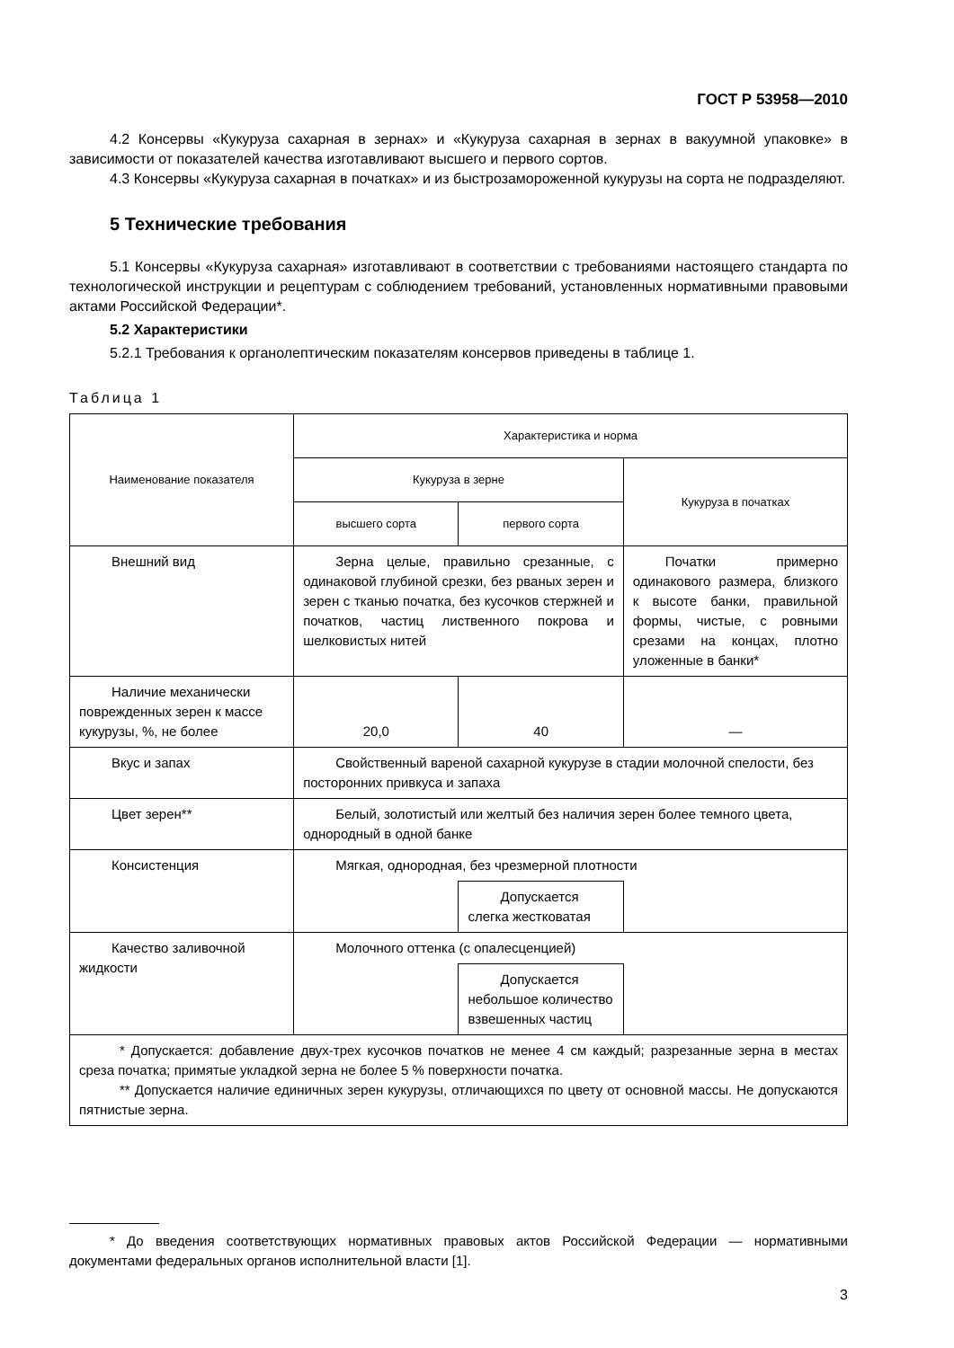ГОСТ Р 53958—2010
4.2 Консервы «Кукуруза сахарная в зернах» и «Кукуруза сахарная в зернах в вакуумной упаковке» в зависимости от показателей качества изготавливают высшего и первого сортов.
4.3 Консервы «Кукуруза сахарная в початках» и из быстрозамороженной кукурузы на сорта не подразделяют.
5 Технические требования
5.1 Консервы «Кукуруза сахарная» изготавливают в соответствии с требованиями настоящего стандарта по технологической инструкции и рецептурам с соблюдением требований, установленных нормативными правовыми актами Российской Федерации*.
5.2 Характеристики
5.2.1 Требования к органолептическим показателям консервов приведены в таблице 1.
Таблица 1
| Наименование показателя | Характеристика и норма | | |
| --- | --- | --- | --- |
| | Кукуруза в зерне | | Кукуруза в початках |
| | высшего сорта | первого сорта | |
| Внешний вид | Зерна целые, правильно срезанные, с одинаковой глубиной срезки, без рваных зерен и зерен с тканью початка, без кусочков стержней и початков, частиц лиственного покрова и шелковистых нитей | | Початки примерно одинакового размера, близкого к высоте банки, правильной формы, чистые, с ровными срезами на концах, плотно уложенные в банки* |
| Наличие механически поврежденных зерен к массе кукурузы, %, не более | 20,0 | 40 | — |
| Вкус и запах | Свойственный вареной сахарной кукурузе в стадии молочной спелости, без посторонних привкуса и запаха | | |
| Цвет зерен** | Белый, золотистый или желтый без наличия зерен более темного цвета, однородный в одной банке | | |
| Консистенция | Мягкая, однородная, без чрезмерной плотности | | |
| | | Допускается слегка жестковатая | |
| Качество заливочной жидкости | Молочного оттенка (с опалесценцией) | | |
| | | Допускается небольшое количество взвешенных частиц | |
| * Допускается: добавление двух-трех кусочков початков не менее 4 см каждый; разрезанные зерна в местах среза початка; примятые укладкой зерна не более 5 % поверхности початка. ** Допускается наличие единичных зерен кукурузы, отличающихся по цвету от основной массы. Не допускаются пятнистые зерна. | | | |
* До введения соответствующих нормативных правовых актов Российской Федерации — нормативными документами федеральных органов исполнительной власти [1].
3